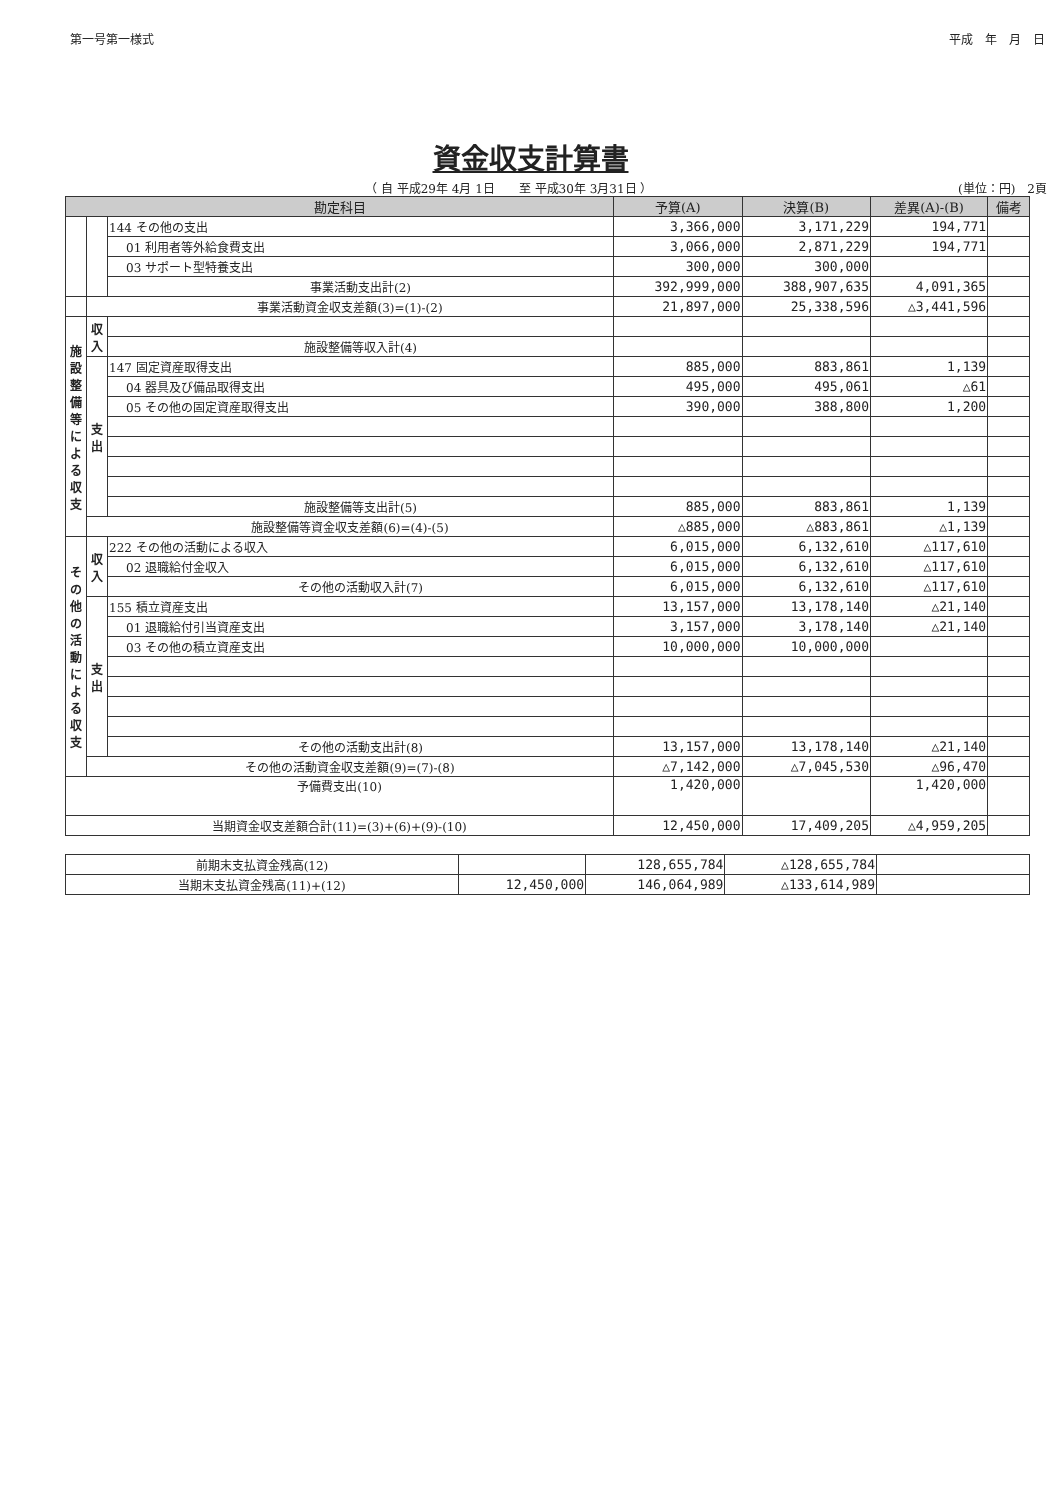第一号第一様式 平成　年　月　日
資金収支計算書
（ 自 平成29年 4月 1日　　至 平成30年 3月31日 ） (単位：円)　2頁
| 勘定科目 | | | 予算(A) | 決算(B) | 差異(A)-(B) | 備考 |
| --- | --- | --- | --- | --- | --- | --- |
| | | 144 その他の支出 | 3,366,000 | 3,171,229 | 194,771 | |
| | | 01 利用者等外給食費支出 | 3,066,000 | 2,871,229 | 194,771 | |
| | | 03 サポート型特養支出 | 300,000 | 300,000 | | |
| | | 事業活動支出計(2) | 392,999,000 | 388,907,635 | 4,091,365 | |
| | 事業活動資金収支差額(3)=(1)-(2) | | 21,897,000 | 25,338,596 | △3,441,596 | |
| 施 設 整 備 等 に よ る 収 支 | 収 入 | | | | | |
| | | 施設整備等収入計(4) | | | | |
| | 支 出 | 147 固定資産取得支出 | 885,000 | 883,861 | 1,139 | |
| | | 04 器具及び備品取得支出 | 495,000 | 495,061 | △61 | |
| | | 05 その他の固定資産取得支出 | 390,000 | 388,800 | 1,200 | |
| | | 施設整備等支出計(5) | 885,000 | 883,861 | 1,139 | |
| | 施設整備等資金収支差額(6)=(4)-(5) | | △885,000 | △883,861 | △1,139 | |
| そ の 他 の 活 動 に よ る 収 支 | 収 入 | 222 その他の活動による収入 | 6,015,000 | 6,132,610 | △117,610 | |
| | | 02 退職給付金収入 | 6,015,000 | 6,132,610 | △117,610 | |
| | | その他の活動収入計(7) | 6,015,000 | 6,132,610 | △117,610 | |
| | 支 出 | 155 積立資産支出 | 13,157,000 | 13,178,140 | △21,140 | |
| | | 01 退職給付引当資産支出 | 3,157,000 | 3,178,140 | △21,140 | |
| | | 03 その他の積立資産支出 | 10,000,000 | 10,000,000 | | |
| | | その他の活動支出計(8) | 13,157,000 | 13,178,140 | △21,140 | |
| | その他の活動資金収支差額(9)=(7)-(8) | | △7,142,000 | △7,045,530 | △96,470 | |
| 予備費支出(10) | | | 1,420,000 | | 1,420,000 | |
| 当期資金収支差額合計(11)=(3)+(6)+(9)-(10) | | | 12,450,000 | 17,409,205 | △4,959,205 | |
| 前期末支払資金残高(12) | | 128,655,784 | △128,655,784 | |
| 当期末支払資金残高(11)+(12) | 12,450,000 | 146,064,989 | △133,614,989 | |